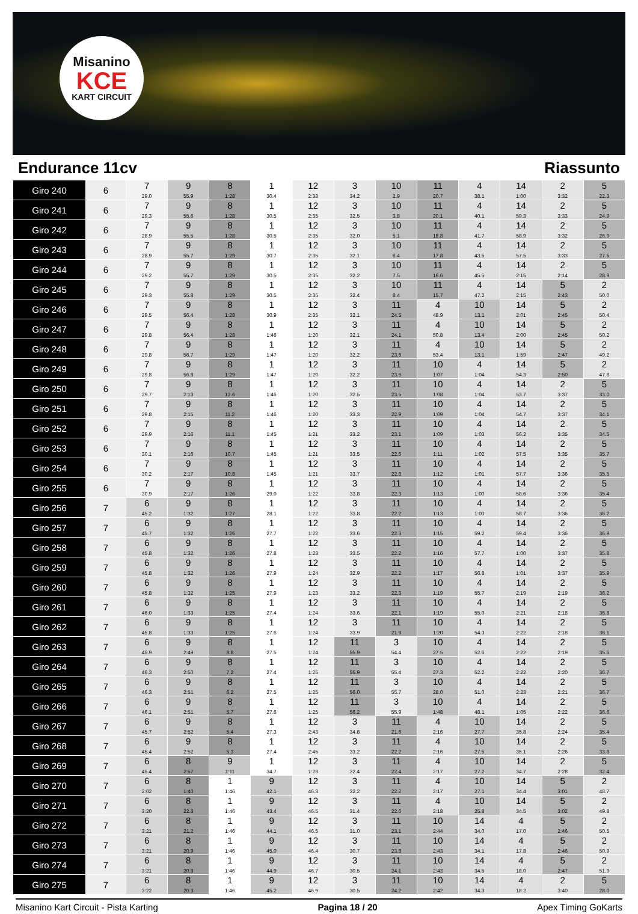Misanino
KCE
KART CIRCUIT
Endurance 11cv Riassunto
| Giro 240 | 6 | 7 29.0 | 9 55.9 | 8 1:28 | 1 30.4 | 12 2:33 | 3 34.2 | 10 2.9 | 11 20.7 | 4 38.1 | 14 1:00 | 2 3:32 | 5 22.3 |
| Giro 241 | 6 | 7 29.3 | 9 55.6 | 8 1:28 | 1 30.5 | 12 2:35 | 3 32.5 | 10 3.8 | 11 20.1 | 4 40.1 | 14 59.3 | 2 3:33 | 5 24.9 |
| Giro 242 | 6 | 7 28.9 | 9 55.5 | 8 1:28 | 1 30.5 | 12 2:35 | 3 32.0 | 10 5.1 | 11 18.8 | 4 41.7 | 14 58.9 | 2 3:32 | 5 26.9 |
| Giro 243 | 6 | 7 28.9 | 9 55.7 | 8 1:29 | 1 30.7 | 12 2:35 | 3 32.1 | 10 6.4 | 11 17.8 | 4 43.5 | 14 57.5 | 2 3:33 | 5 27.5 |
| Giro 244 | 6 | 7 29.2 | 9 55.7 | 8 1:29 | 1 30.5 | 12 2:35 | 3 32.2 | 10 7.5 | 11 16.6 | 4 45.5 | 14 2:15 | 2 2:14 | 5 28.9 |
| Giro 245 | 6 | 7 29.3 | 9 55.8 | 8 1:29 | 1 30.5 | 12 2:35 | 3 32.4 | 10 8.4 | 11 15.7 | 4 47.2 | 14 2:15 | 5 2:43 | 2 50.0 |
| Giro 246 | 6 | 7 29.5 | 9 56.4 | 8 1:28 | 1 30.9 | 12 2:35 | 3 32.1 | 11 24.5 | 4 48.9 | 10 13.1 | 14 2:01 | 5 2:45 | 2 50.4 |
| Giro 247 | 6 | 7 29.8 | 9 56.4 | 8 1:28 | 1 1:46 | 12 1:20 | 3 32.1 | 11 24.1 | 4 50.8 | 10 13.4 | 14 2:00 | 5 2:45 | 2 50.2 |
| Giro 248 | 6 | 7 29.8 | 9 56.7 | 8 1:29 | 1 1:47 | 12 1:20 | 3 32.2 | 11 23.6 | 4 53.4 | 10 13.1 | 14 1:59 | 5 2:47 | 2 49.2 |
| Giro 249 | 6 | 7 29.8 | 9 56.8 | 8 1:29 | 1 1:47 | 12 1:20 | 3 32.2 | 11 23.6 | 10 1:07 | 4 1:04 | 14 54.3 | 5 2:50 | 2 47.8 |
| Giro 250 | 6 | 7 29.7 | 9 2:13 | 8 12.6 | 1 1:46 | 12 1:20 | 3 32.5 | 11 23.5 | 10 1:08 | 4 1:04 | 14 53.7 | 2 3:37 | 5 33.0 |
| Giro 251 | 6 | 7 29.8 | 9 2:15 | 8 11.2 | 1 1:46 | 12 1:20 | 3 33.3 | 11 22.9 | 10 1:09 | 4 1:04 | 14 54.7 | 2 3:37 | 5 34.1 |
| Giro 252 | 6 | 7 29.9 | 9 2:16 | 8 11.1 | 1 1:45 | 12 1:21 | 3 33.2 | 11 23.1 | 10 1:09 | 4 1:03 | 14 56.2 | 2 3:35 | 5 34.5 |
| Giro 253 | 6 | 7 30.1 | 9 2:16 | 8 10.7 | 1 1:45 | 12 1:21 | 3 33.5 | 11 22.6 | 10 1:11 | 4 1:02 | 14 57.5 | 2 3:35 | 5 35.7 |
| Giro 254 | 6 | 7 30.2 | 9 2:17 | 8 10.8 | 1 1:45 | 12 1:21 | 3 33.7 | 11 22.6 | 10 1:12 | 4 1:01 | 14 57.7 | 2 3:36 | 5 35.5 |
| Giro 255 | 6 | 7 30.9 | 9 2:17 | 8 1:26 | 1 29.0 | 12 1:22 | 3 33.8 | 11 22.3 | 10 1:13 | 4 1:00 | 14 58.6 | 2 3:36 | 5 35.4 |
| Giro 256 | 7 | 6 45.2 | 9 1:32 | 8 1:27 | 1 28.1 | 12 1:22 | 3 33.8 | 11 22.2 | 10 1:13 | 4 1:00 | 14 58.7 | 2 3:36 | 5 36.2 |
| Giro 257 | 7 | 6 45.7 | 9 1:32 | 8 1:26 | 1 27.7 | 12 1:22 | 3 33.6 | 11 22.3 | 10 1:15 | 4 59.2 | 14 59.4 | 2 3:36 | 5 36.9 |
| Giro 258 | 7 | 6 45.8 | 9 1:32 | 8 1:26 | 1 27.8 | 12 1:23 | 3 33.5 | 11 22.2 | 10 1:16 | 4 57.7 | 14 1:00 | 2 3:37 | 5 35.8 |
| Giro 259 | 7 | 6 45.8 | 9 1:32 | 8 1:26 | 1 27.9 | 12 1:24 | 3 32.9 | 11 22.2 | 10 1:17 | 4 56.8 | 14 1:01 | 2 3:37 | 5 35.9 |
| Giro 260 | 7 | 6 45.8 | 9 1:32 | 8 1:25 | 1 27.9 | 12 1:23 | 3 33.2 | 11 22.3 | 10 1:19 | 4 55.7 | 14 2:19 | 2 2:19 | 5 36.2 |
| Giro 261 | 7 | 6 46.0 | 9 1:33 | 8 1:25 | 1 27.4 | 12 1:24 | 3 33.6 | 11 22.1 | 10 1:19 | 4 55.0 | 14 2:21 | 2 2:18 | 5 36.8 |
| Giro 262 | 7 | 6 45.8 | 9 1:33 | 8 1:25 | 1 27.6 | 12 1:24 | 3 33.9 | 11 21.9 | 10 1:20 | 4 54.3 | 14 2:22 | 2 2:18 | 5 36.1 |
| Giro 263 | 7 | 6 45.9 | 9 2:49 | 8 8.8 | 1 27.5 | 12 1:24 | 11 55.9 | 3 54.4 | 10 27.5 | 4 52.6 | 14 2:22 | 2 2:19 | 5 35.6 |
| Giro 264 | 7 | 6 46.3 | 9 2:50 | 8 7.2 | 1 27.4 | 12 1:25 | 11 55.9 | 3 55.4 | 10 27.3 | 4 52.2 | 14 2:22 | 2 2:20 | 5 36.7 |
| Giro 265 | 7 | 6 46.3 | 9 2:51 | 8 6.2 | 1 27.5 | 12 1:25 | 11 56.0 | 3 55.7 | 10 28.0 | 4 51.0 | 14 2:23 | 2 2:21 | 5 36.7 |
| Giro 266 | 7 | 6 46.1 | 9 2:51 | 8 5.7 | 1 27.6 | 12 1:25 | 11 56.2 | 3 55.9 | 10 1:48 | 4 48.1 | 14 1:05 | 2 2:22 | 5 36.6 |
| Giro 267 | 7 | 6 45.7 | 9 2:52 | 8 5.4 | 1 27.3 | 12 2:43 | 3 34.8 | 11 21.6 | 4 2:16 | 10 27.7 | 14 35.8 | 2 2:24 | 5 35.4 |
| Giro 268 | 7 | 6 45.4 | 9 2:52 | 8 5.3 | 1 27.4 | 12 2:45 | 3 33.2 | 11 22.2 | 4 2:16 | 10 27.5 | 14 35.1 | 2 2:26 | 5 33.8 |
| Giro 269 | 7 | 6 45.4 | 8 2:57 | 9 1:11 | 1 34.7 | 12 1:28 | 3 32.4 | 11 22.4 | 4 2:17 | 10 27.2 | 14 34.7 | 2 2:28 | 5 32.4 |
| Giro 270 | 7 | 6 2:02 | 8 1:40 | 1 1:46 | 9 42.1 | 12 46.3 | 3 32.2 | 11 22.2 | 4 2:17 | 10 27.1 | 14 34.4 | 5 3:01 | 2 48.7 |
| Giro 271 | 7 | 6 3:20 | 8 22.3 | 1 1:46 | 9 43.4 | 12 46.5 | 3 31.4 | 11 22.6 | 4 2:18 | 10 25.8 | 14 34.5 | 5 3:02 | 2 49.8 |
| Giro 272 | 7 | 6 3:21 | 8 21.2 | 1 1:46 | 9 44.1 | 12 46.5 | 3 31.0 | 11 23.1 | 10 2:44 | 14 34.0 | 4 17.0 | 5 2:46 | 2 50.5 |
| Giro 273 | 7 | 6 3:21 | 8 20.9 | 1 1:46 | 9 45.0 | 12 46.4 | 3 30.7 | 11 23.8 | 10 2:43 | 14 34.1 | 4 17.8 | 5 2:46 | 2 50.9 |
| Giro 274 | 7 | 6 3:21 | 8 20.8 | 1 1:46 | 9 44.9 | 12 46.7 | 3 30.5 | 11 24.1 | 10 2:43 | 14 34.5 | 4 18.0 | 5 2:47 | 2 51.9 |
| Giro 275 | 7 | 6 3:22 | 8 20.3 | 1 1:46 | 9 45.2 | 12 46.9 | 3 30.5 | 11 24.2 | 10 2:42 | 14 34.3 | 4 18.2 | 2 3:40 | 5 28.0 |
Misanino Kart Circuit - Pista Karting Pagina 18 / 20 Apex Timing GoKarts